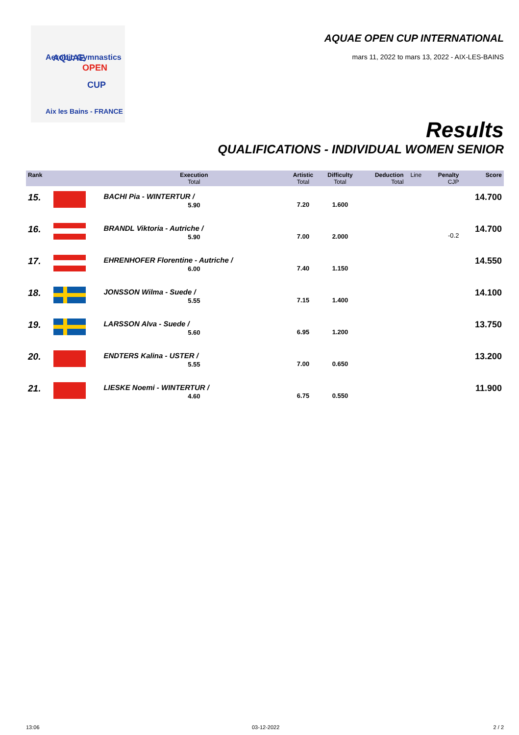Aerobic Gymnastics
AQUAE
OPEN
CUP
Aix les Bains - FRANCE
AQUAE OPEN CUP INTERNATIONAL
mars 11, 2022 to mars 13, 2022 - AIX-LES-BAINS
Results
QUALIFICATIONS - INDIVIDUAL WOMEN SENIOR
| Rank | | Execution Total | Artistic Total | Difficulty Total | Deduction Total | Line | Penalty CJP | Score |
| --- | --- | --- | --- | --- | --- | --- | --- | --- |
| 15. | | BACHI Pia - WINTERTUR / 5.90 | 7.20 | 1.600 | | | | 14.700 |
| 16. | | BRANDL Viktoria - Autriche / 5.90 | 7.00 | 2.000 | | | -0.2 | 14.700 |
| 17. | | EHRENHOFER Florentine - Autriche / 6.00 | 7.40 | 1.150 | | | | 14.550 |
| 18. | | JONSSON Wilma - Suede / 5.55 | 7.15 | 1.400 | | | | 14.100 |
| 19. | | LARSSON Alva - Suede / 5.60 | 6.95 | 1.200 | | | | 13.750 |
| 20. | | ENDTERS Kalina - USTER / 5.55 | 7.00 | 0.650 | | | | 13.200 |
| 21. | | LIESKE Noemi - WINTERTUR / 4.60 | 6.75 | 0.550 | | | | 11.900 |
13:06 03-12-2022 2 / 2